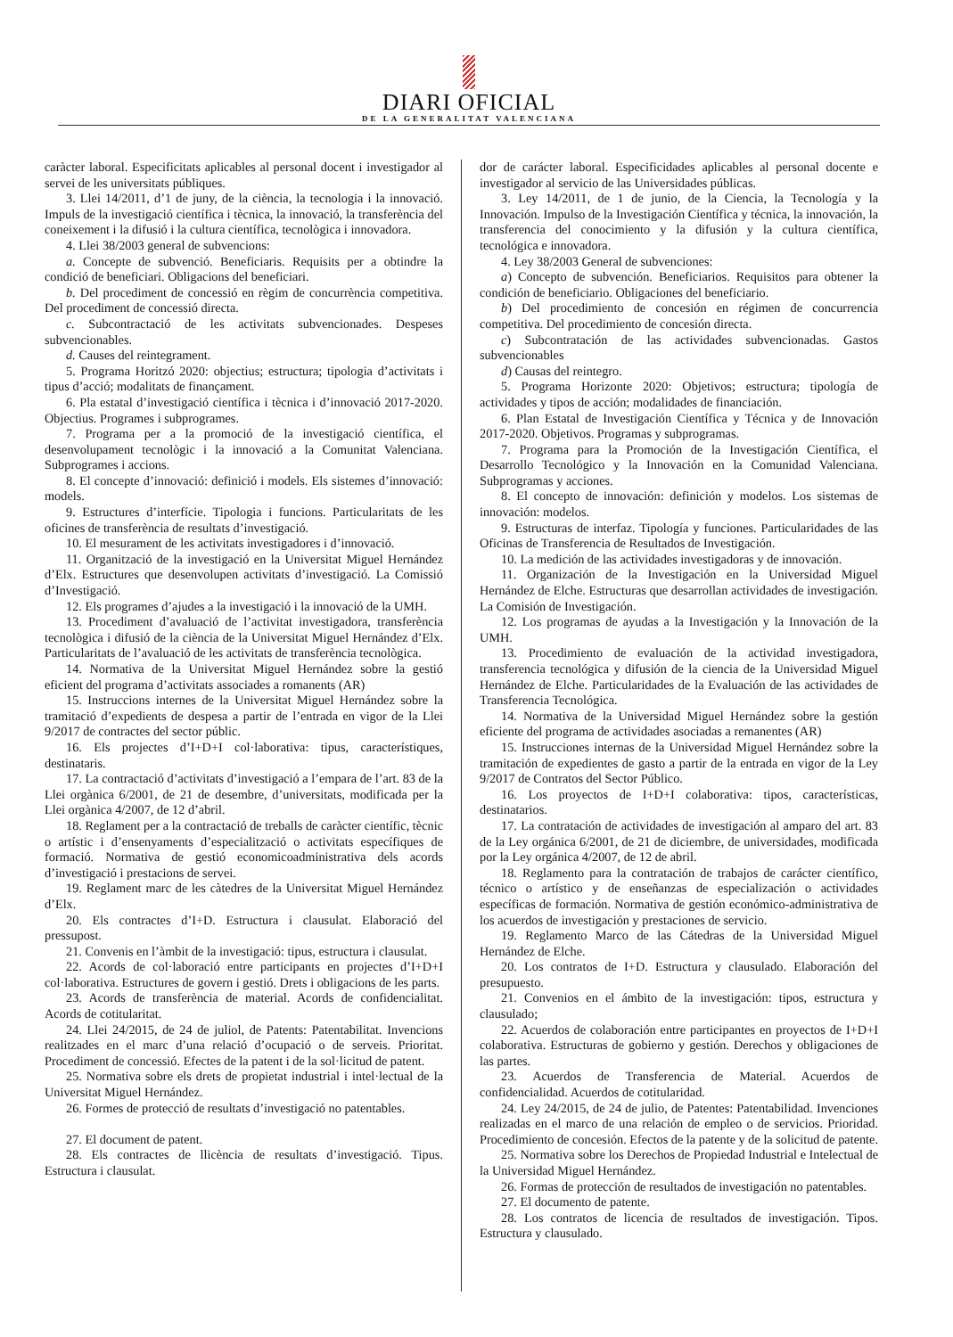DIARI OFICIAL
DE LA GENERALITAT VALENCIANA
caràcter laboral. Especificitats aplicables al personal docent i investigador al servei de les universitats públiques.
3. Llei 14/2011, d’1 de juny, de la ciència, la tecnologia i la innovació. Impuls de la investigació científica i tècnica, la innovació, la transferència del coneixement i la difusió i la cultura científica, tecnològica i innovadora.
4. Llei 38/2003 general de subvencions:
a. Concepte de subvenció. Beneficiaris. Requisits per a obtindre la condició de beneficiari. Obligacions del beneficiari.
b. Del procediment de concessió en règim de concurrència competitiva. Del procediment de concessió directa.
c. Subcontractació de les activitats subvencionades. Despeses subvencionables.
d. Causes del reintegrament.
5. Programa Horitzó 2020: objectius; estructura; tipologia d’activitats i tipus d’acció; modalitats de finançament.
6. Pla estatal d’investigació científica i tècnica i d’innovació 2017-2020. Objectius. Programes i subprogrames.
7. Programa per a la promoció de la investigació científica, el desenvolupament tecnològic i la innovació a la Comunitat Valenciana. Subprogrames i accions.
8. El concepte d’innovació: definició i models. Els sistemes d’innovació: models.
9. Estructures d’interfície. Tipologia i funcions. Particularitats de les oficines de transferència de resultats d’investigació.
10. El mesurament de les activitats investigadores i d’innovació.
11. Organització de la investigació en la Universitat Miguel Hernández d’Elx. Estructures que desenvolupen activitats d’investigació. La Comissió d’Investigació.
12. Els programes d’ajudes a la investigació i la innovació de la UMH.
13. Procediment d’avaluació de l’activitat investigadora, transferència tecnològica i difusió de la ciència de la Universitat Miguel Hernández d’Elx. Particularitats de l’avaluació de les activitats de transferència tecnològica.
14. Normativa de la Universitat Miguel Hernández sobre la gestió eficient del programa d’activitats associades a romanents (AR)
15. Instruccions internes de la Universitat Miguel Hernández sobre la tramitació d’expedients de despesa a partir de l’entrada en vigor de la Llei 9/2017 de contractes del sector públic.
16. Els projectes d’I+D+I col·laborativa: tipus, característiques, destinataris.
17. La contractació d’activitats d’investigació a l’empara de l’art. 83 de la Llei orgànica 6/2001, de 21 de desembre, d’universitats, modificada per la Llei orgànica 4/2007, de 12 d’abril.
18. Reglament per a la contractació de treballs de caràcter científic, tècnic o artístic i d’ensenyaments d’especialització o activitats específiques de formació. Normativa de gestió economicoadministrativa dels acords d’investigació i prestacions de servei.
19. Reglament marc de les càtedres de la Universitat Miguel Hernández d’Elx.
20. Els contractes d’I+D. Estructura i clausulat. Elaboració del pressupost.
21. Convenis en l’àmbit de la investigació: tipus, estructura i clausulat.
22. Acords de col·laboració entre participants en projectes d’I+D+I col·laborativa. Estructures de govern i gestió. Drets i obligacions de les parts.
23. Acords de transferència de material. Acords de confidencialitat. Acords de cotitularitat.
24. Llei 24/2015, de 24 de juliol, de Patents: Patentabilitat. Invencions realitzades en el marc d’una relació d’ocupació o de serveis. Prioritat. Procediment de concessió. Efectes de la patent i de la sol·licitud de patent.
25. Normativa sobre els drets de propietat industrial i intel·lectual de la Universitat Miguel Hernández.
26. Formes de protecció de resultats d’investigació no patentables.
27. El document de patent.
28. Els contractes de llicència de resultats d’investigació. Tipus. Estructura i clausulat.
dor de carácter laboral. Especificidades aplicables al personal docente e investigador al servicio de las Universidades públicas.
3. Ley 14/2011, de 1 de junio, de la Ciencia, la Tecnología y la Innovación. Impulso de la Investigación Científica y técnica, la innovación, la transferencia del conocimiento y la difusión y la cultura científica, tecnológica e innovadora.
4. Ley 38/2003 General de subvenciones:
a) Concepto de subvención. Beneficiarios. Requisitos para obtener la condición de beneficiario. Obligaciones del beneficiario.
b) Del procedimiento de concesión en régimen de concurrencia competitiva. Del procedimiento de concesión directa.
c) Subcontratación de las actividades subvencionadas. Gastos subvencionables
d) Causas del reintegro.
5. Programa Horizonte 2020: Objetivos; estructura; tipología de actividades y tipos de acción; modalidades de financiación.
6. Plan Estatal de Investigación Científica y Técnica y de Innovación 2017-2020. Objetivos. Programas y subprogramas.
7. Programa para la Promoción de la Investigación Científica, el Desarrollo Tecnológico y la Innovación en la Comunidad Valenciana. Subprogramas y acciones.
8. El concepto de innovación: definición y modelos. Los sistemas de innovación: modelos.
9. Estructuras de interfaz. Tipología y funciones. Particularidades de las Oficinas de Transferencia de Resultados de Investigación.
10. La medición de las actividades investigadoras y de innovación.
11. Organización de la Investigación en la Universidad Miguel Hernández de Elche. Estructuras que desarrollan actividades de investigación. La Comisión de Investigación.
12. Los programas de ayudas a la Investigación y la Innovación de la UMH.
13. Procedimiento de evaluación de la actividad investigadora, transferencia tecnológica y difusión de la ciencia de la Universidad Miguel Hernández de Elche. Particularidades de la Evaluación de las actividades de Transferencia Tecnológica.
14. Normativa de la Universidad Miguel Hernández sobre la gestión eficiente del programa de actividades asociadas a remanentes (AR)
15. Instrucciones internas de la Universidad Miguel Hernández sobre la tramitación de expedientes de gasto a partir de la entrada en vigor de la Ley 9/2017 de Contratos del Sector Público.
16. Los proyectos de I+D+I colaborativa: tipos, características, destinatarios.
17. La contratación de actividades de investigación al amparo del art. 83 de la Ley orgánica 6/2001, de 21 de diciembre, de universidades, modificada por la Ley orgánica 4/2007, de 12 de abril.
18. Reglamento para la contratación de trabajos de carácter científico, técnico o artístico y de enseñanzas de especialización o actividades específicas de formación. Normativa de gestión económico-administrativa de los acuerdos de investigación y prestaciones de servicio.
19. Reglamento Marco de las Cátedras de la Universidad Miguel Hernández de Elche.
20. Los contratos de I+D. Estructura y clausulado. Elaboración del presupuesto.
21. Convenios en el ámbito de la investigación: tipos, estructura y clausulado;
22. Acuerdos de colaboración entre participantes en proyectos de I+D+I colaborativa. Estructuras de gobierno y gestión. Derechos y obligaciones de las partes.
23. Acuerdos de Transferencia de Material. Acuerdos de confidencialidad. Acuerdos de cotitularidad.
24. Ley 24/2015, de 24 de julio, de Patentes: Patentabilidad. Invenciones realizadas en el marco de una relación de empleo o de servicios. Prioridad. Procedimiento de concesión. Efectos de la patente y de la solicitud de patente.
25. Normativa sobre los Derechos de Propiedad Industrial e Intelectual de la Universidad Miguel Hernández.
26. Formas de protección de resultados de investigación no patentables.
27. El documento de patente.
28. Los contratos de licencia de resultados de investigación. Tipos. Estructura y clausulado.